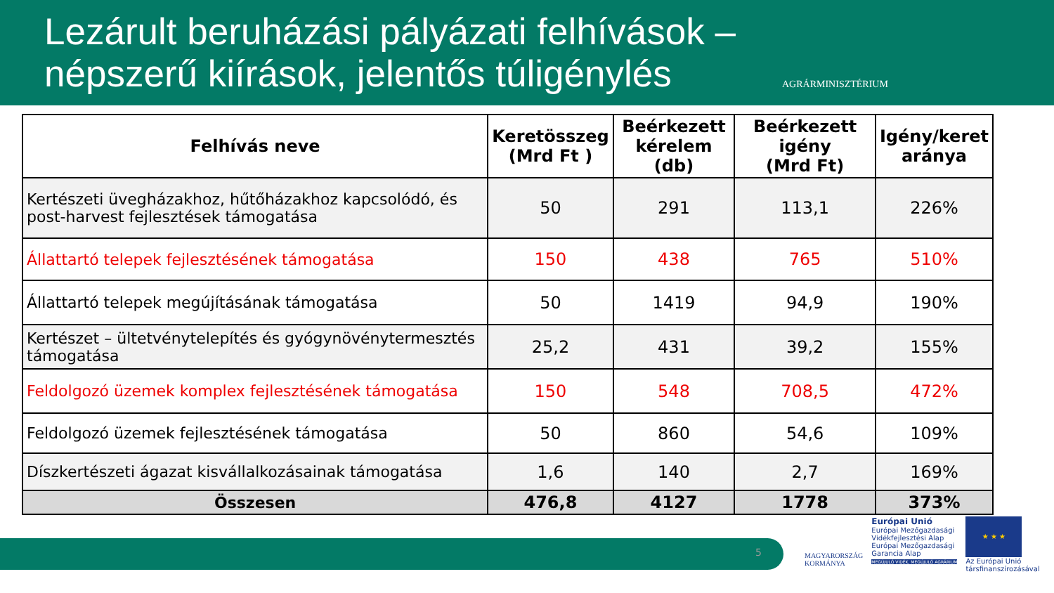Lezárult beruházási pályázati felhívások – népszerű kiírások, jelentős túligénylés
AGRÁRMINISZTÉRIUM
| Felhívás neve | Keretösszeg (Mrd Ft ) | Beérkezett kérelem (db) | Beérkezett igény (Mrd Ft) | Igény/keret aránya |
| --- | --- | --- | --- | --- |
| Kertészeti üvegházakhoz, hűtőházakhoz kapcsolódó, és post-harvest fejlesztések támogatása | 50 | 291 | 113,1 | 226% |
| Állattartó telepek fejlesztésének támogatása | 150 | 438 | 765 | 510% |
| Állattartó telepek megújításának támogatása | 50 | 1419 | 94,9 | 190% |
| Kertészet – ültetvénytelepítés és gyógynövénytermesztés támogatása | 25,2 | 431 | 39,2 | 155% |
| Feldolgozó üzemek komplex fejlesztésének támogatása | 150 | 548 | 708,5 | 472% |
| Feldolgozó üzemek fejlesztésének támogatása | 50 | 860 | 54,6 | 109% |
| Díszkertészeti ágazat kisvállalkozásainak támogatása | 1,6 | 140 | 2,7 | 169% |
| Összesen | 476,8 | 4127 | 1778 | 373% |
5
MAGYARORSZÁG
KORMÁNYA
Európai Unió
Európai Mezőgazdasági
Vidékfejlesztési Alap
Európai Mezőgazdasági
Garancia Alap
MEGÚJULÓ VIDÉK, MEGÚJULÓ AGRÁRIUM
★ ★ ★
Az Európai Unió
társfinanszírozásával